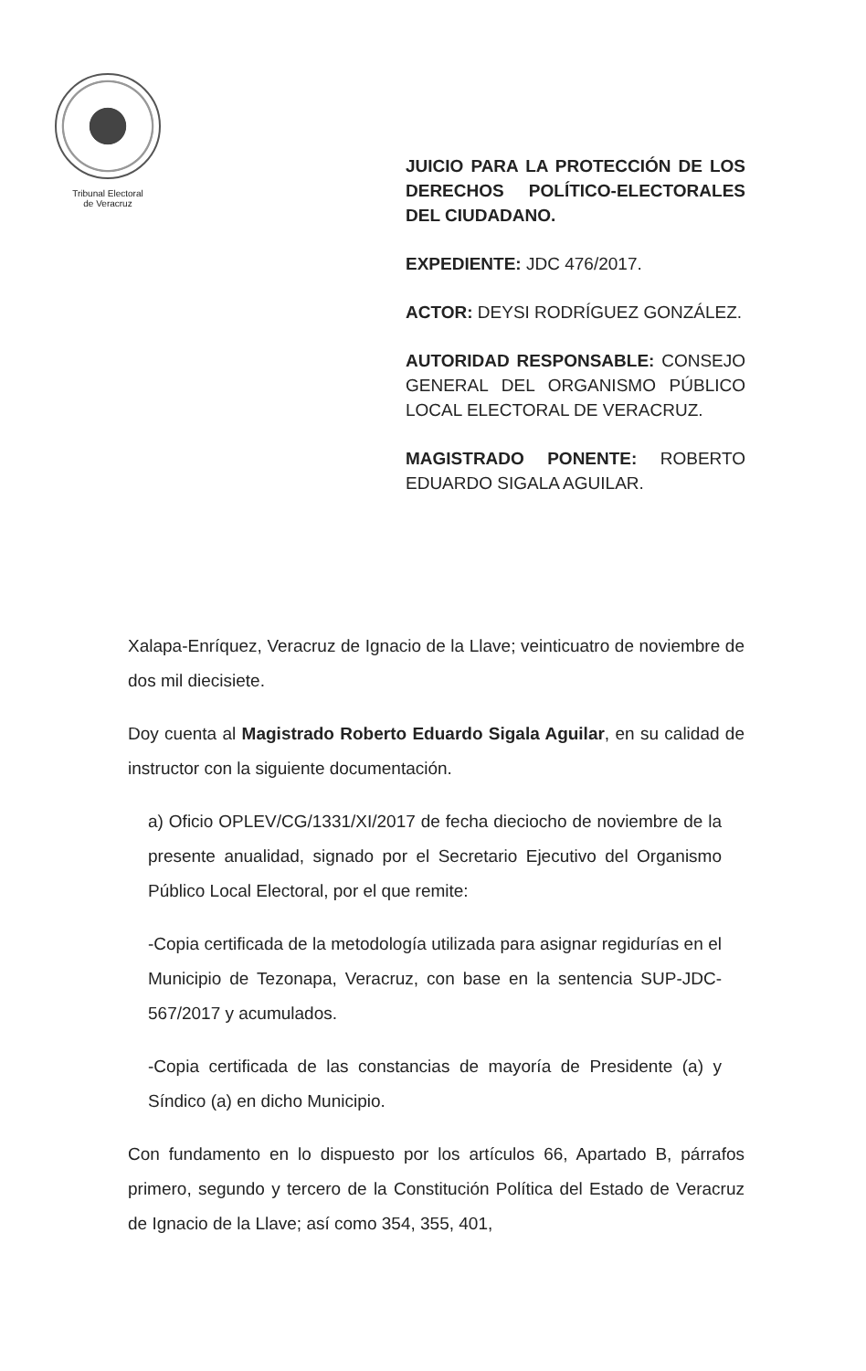Tribunal Electoral
de Veracruz
JUICIO PARA LA PROTECCIÓN DE LOS DERECHOS POLÍTICO-ELECTORALES DEL CIUDADANO.
EXPEDIENTE: JDC 476/2017.
ACTOR: DEYSI RODRÍGUEZ GONZÁLEZ.
AUTORIDAD RESPONSABLE: CONSEJO GENERAL DEL ORGANISMO PÚBLICO LOCAL ELECTORAL DE VERACRUZ.
MAGISTRADO PONENTE: ROBERTO EDUARDO SIGALA AGUILAR.
Xalapa-Enríquez, Veracruz de Ignacio de la Llave; veinticuatro de noviembre de dos mil diecisiete.
Doy cuenta al Magistrado Roberto Eduardo Sigala Aguilar, en su calidad de instructor con la siguiente documentación.
a) Oficio OPLEV/CG/1331/XI/2017 de fecha dieciocho de noviembre de la presente anualidad, signado por el Secretario Ejecutivo del Organismo Público Local Electoral, por el que remite:
-Copia certificada de la metodología utilizada para asignar regidurías en el Municipio de Tezonapa, Veracruz, con base en la sentencia SUP-JDC-567/2017 y acumulados.
-Copia certificada de las constancias de mayoría de Presidente (a) y Síndico (a) en dicho Municipio.
Con fundamento en lo dispuesto por los artículos 66, Apartado B, párrafos primero, segundo y tercero de la Constitución Política del Estado de Veracruz de Ignacio de la Llave; así como 354, 355, 401,